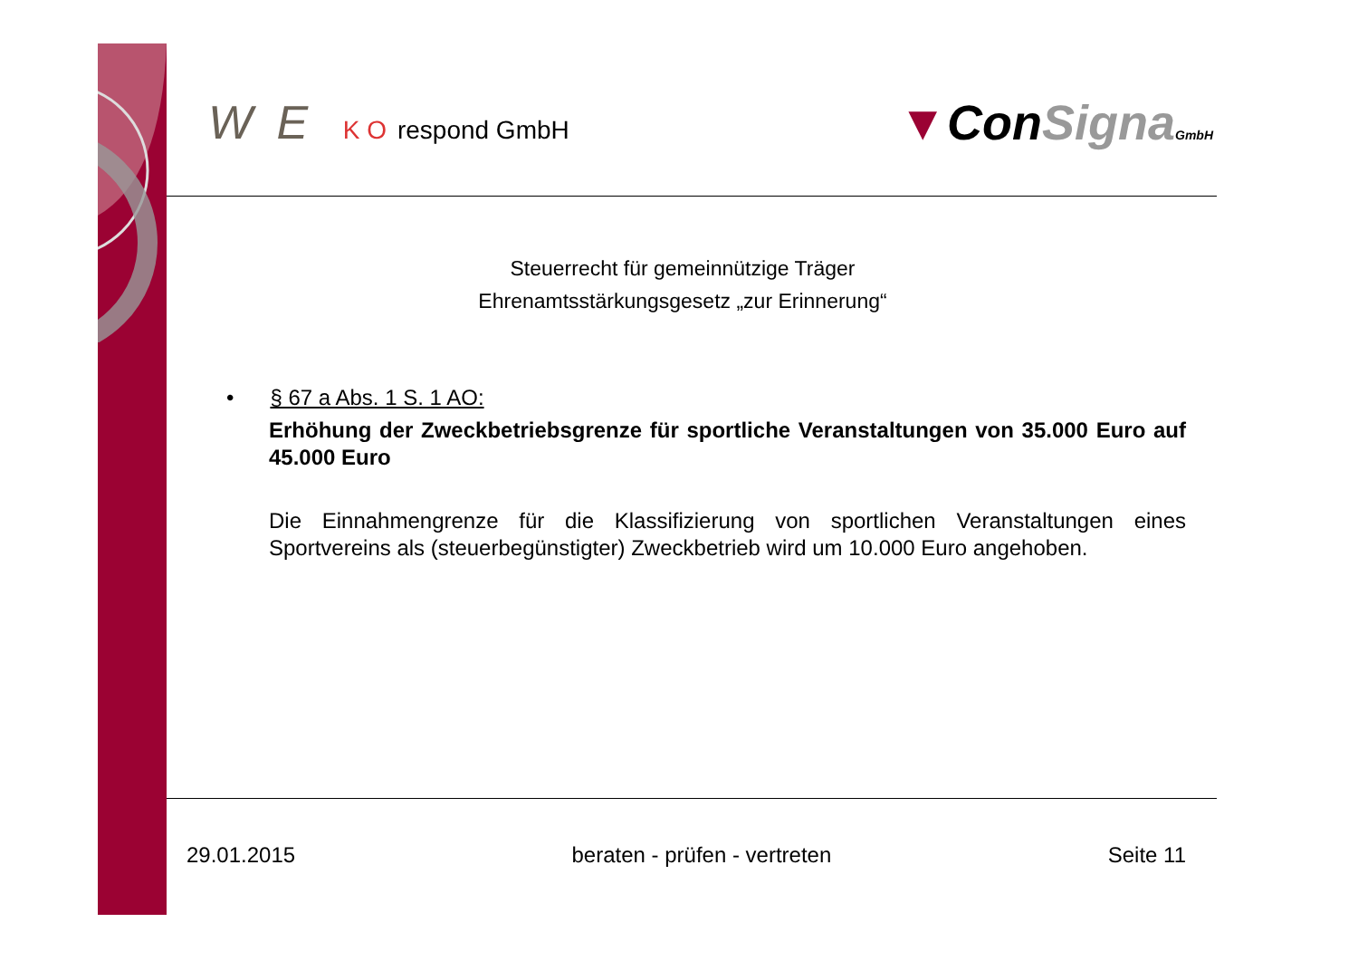W E K O respond GmbH
▼ConSigna GmbH
Steuerrecht für gemeinnützige Träger
Ehrenamtsstärkungsgesetz „zur Erinnerung“
• § 67 a Abs. 1 S. 1 AO:
Erhöhung der Zweckbetriebsgrenze für sportliche Veranstaltungen von 35.000 Euro auf 45.000 Euro
Die Einnahmengrenze für die Klassifizierung von sportlichen Veranstaltungen eines Sportvereins als (steuerbegünstigter) Zweckbetrieb wird um 10.000 Euro angehoben.
29.01.2015 beraten - prüfen - vertreten Seite 11